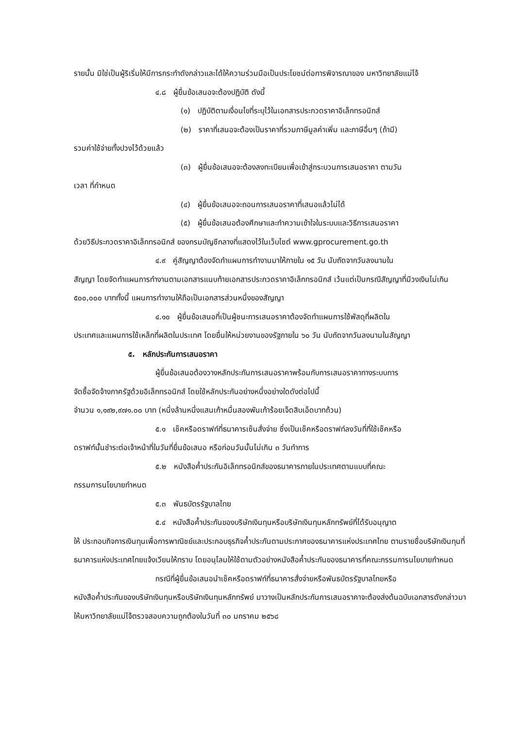รายนั้น มิใช่เป็นผู้ริเริ่มให้มีการกระทำดังกล่าวและได้ให้ความร่วมมือเป็นประโยชน์ต่อการพิจารณาของ มหาวิทยาลัยแม่โจ้
๔.๘ ผู้ยื่นข้อเสนอจะต้องปฏิบัติ ดังนี้
(๑) ปฏิบัติตามเงื่อนไขที่ระบุไว้ในเอกสารประกวดราคาอิเล็กทรอนิกส์
(๒) ราคาที่เสนอจะต้องเป็นราคาที่รวมภาษีมูลค่าเพิ่ม และภาษีอื่นๆ (ถ้ามี)
รวมค่าใช้จ่ายทั้งปวงไว้ด้วยแล้ว
(๓) ผู้ยื่นข้อเสนอจะต้องลงทะเบียนเพื่อเข้าสู่กระบวนการเสนอราคา ตามวัน
เวลา ที่กำหนด
(๔) ผู้ยื่นข้อเสนอจะถอนการเสนอราคาที่เสนอแล้วไม่ได้
(๕) ผู้ยื่นข้อเสนอต้องศึกษาและทำความเข้าใจในระบบและวิธีการเสนอราคา
ด้วยวิธีประกวดราคาอิเล็กทรอนิกส์ ของกรมบัญชีกลางที่แสดงไว้ในเว็บไซต์ www.gprocurement.go.th
๔.๙ คู่สัญญาต้องจัดทำแผนการทำงานมาให้ภายใน ๑๕ วัน นับถัดจากวันลงนามใน
สัญญา โดยจัดทำแผนการทำงานตามเอกสารแนบท้ายเอกสารประกวดราคาอิเล็กทรอนิกส์ เว้นแต่เป็นกรณีสัญญาที่มีวงเงินไม่เกิน ๕๐๐,๐๐๐ บาททั้งนี้ แผนการทำงานให้ถือเป็นเอกสารส่วนหนึ่งของสัญญา
๔.๑๐ ผู้ยื่นข้อเสนอที่เป็นผู้ชนะการเสนอราคาต้องจัดทำแผนการใช้พัสดุที่ผลิตใน
ประเทศและแผนการใช้เหล็กที่ผลิตในประเทศ โดยยื่นให้หน่วยงานของรัฐภายใน ๖๐ วัน นับถัดจากวันลงนามในสัญญา
๕. หลักประกันการเสนอราคา
ผู้ยื่นข้อเสนอต้องวางหลักประกันการเสนอราคาพร้อมกับการเสนอราคาทางระบบการ
จัดซื้อจัดจ้างภาครัฐด้วยอิเล็กทรอนิกส์ โดยใช้หลักประกันอย่างหนึ่งอย่างใดดังต่อไปนี้
จำนวน ๑,๑๙๒,๙๗๑.๐๐ บาท (หนึ่งล้านหนึ่งแสนเก้าหมื่นสองพันเก้าร้อยเจ็ดสิบเอ็ดบาทถ้วน)
๕.๑ เช็คหรือดราฟท์ที่ธนาคารเซ็นสั่งจ่าย ซึ่งเป็นเช็คหรือดราฟท์ลงวันที่ที่ใช้เช็คหรือ
ดราฟท์นั้นชำระต่อเจ้าหน้าที่ในวันที่ยื่นข้อเสนอ หรือก่อนวันนั้นไม่เกิน ๓ วันทำการ
๕.๒ หนังสือค้ำประกันอิเล็กทรอนิกส์ของธนาคารภายในประเทศตามแบบที่คณะ
กรรมการนโยบายกำหนด
๕.๓ พันธบัตรรัฐบาลไทย
๕.๔ หนังสือค้ำประกันของบริษัทเงินทุนหรือบริษัทเงินทุนหลักทรัพย์ที่ได้รับอนุญาต
ให้ ประกอบกิจการเงินทุนเพื่อการพาณิชย์และประกอบธุรกิจค้ำประกันตามประกาศของธนาคารแห่งประเทศไทย ตามรายชื่อบริษัทเงินทุนที่ธนาคารแห่งประเทศไทยแจ้งเวียนให้ทราบ โดยอนุโลมให้ใช้ตามตัวอย่างหนังสือค้ำประกันของธนาคารที่คณะกรรมการนโยบายกำหนด
กรณีที่ผู้ยื่นข้อเสนอนำเช็คหรือดราฟท์ที่ธนาคารสั่งจ่ายหรือพันธบัตรรัฐบาลไทยหรือ
หนังสือค้ำประกันของบริษัทเงินทุนหรือบริษัทเงินทุนหลักทรัพย์ มาวางเป็นหลักประกันการเสนอราคาจะต้องส่งต้นฉบับเอกสารดังกล่าวมาให้มหาวิทยาลัยแม่โจ้ตรวจสอบความถูกต้องในวันที่ ๓๐ มกราคม ๒๕๖๘